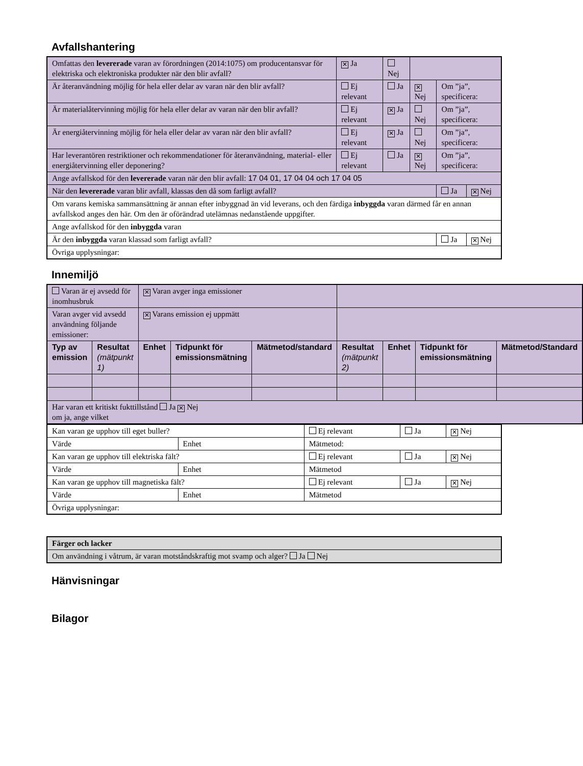Avfallshantering
| Omfattas den levererade varan av förordningen (2014:1075) om producentansvar för elektriska och elektroniska produkter när den blir avfall? | ✕ Ja | Nej | | | |
| Är återanvändning möjlig för hela eller delar av varan när den blir avfall? | Ej relevant | Ja | ✕ Nej | Om ”ja”, specificera: | |
| Är materialåtervinning möjlig för hela eller delar av varan när den blir avfall? | Ej relevant | ✕ Ja | Nej | Om ”ja”, specificera: | |
| Är energiåtervinning möjlig för hela eller delar av varan när den blir avfall? | Ej relevant | ✕ Ja | Nej | Om ”ja”, specificera: | |
| Har leverantören restriktioner och rekommendationer för återanvändning, material- eller energiåtervinning eller deponering? | Ej relevant | Ja | ✕ Nej | Om ”ja”, specificera: | |
| Ange avfallskod för den levererade varan när den blir avfall: 17 04 01, 17 04 04 och 17 04 05 | | | | | |
| När den levererade varan blir avfall, klassas den då som farligt avfall? | | | | Ja | ✕ Nej |
| Om varans kemiska sammansättning är annan efter inbyggnad än vid leverans, och den färdiga inbyggda varan därmed får en annan avfallskod anges den här. Om den är oförändrad utelämnas nedanstående uppgifter. | | | | | |
| Ange avfallskod för den inbyggda varan | | | | | |
| Är den inbyggda varan klassad som farligt avfall? | | | | Ja | ✕ Nej |
| Övriga upplysningar: | | | | | |
Innemiljö
| Varan är ej avsedd för inomhusbruk | | ✕ Varan avger inga emissioner | | | | | | |
| Varan avger vid avsedd användning följande emissioner: | | ✕ Varans emission ej uppmätt | | | | | | |
| Typ av emission | Resultat (mätpunkt 1) | Enhet | Tidpunkt för emissionsmätning | Mätmetod/standard | Resultat (mätpunkt 2) | Enhet | Tidpunkt för emissionsmätning | Mätmetod/Standard |
| Har varan ett kritiskt fukttillstånd Ja ✕ Nej om ja, ange vilket | | | | | | | | |
| Kan varan ge upphov till eget buller? | | Ej relevant | Ja | ✕ Nej |
| Värde | Enhet | Mätmetod: | | |
| Kan varan ge upphov till elektriska fält? | | Ej relevant | Ja | ✕ Nej |
| Värde | Enhet | Mätmetod | | |
| Kan varan ge upphov till magnetiska fält? | | Ej relevant | Ja | ✕ Nej |
| Värde | Enhet | Mätmetod | | |
| Övriga upplysningar: | | | | |
| Färger och lacker |
| Om användning i våtrum, är varan motståndskraftig mot svamp och alger? Ja Nej |
Hänvisningar
Bilagor